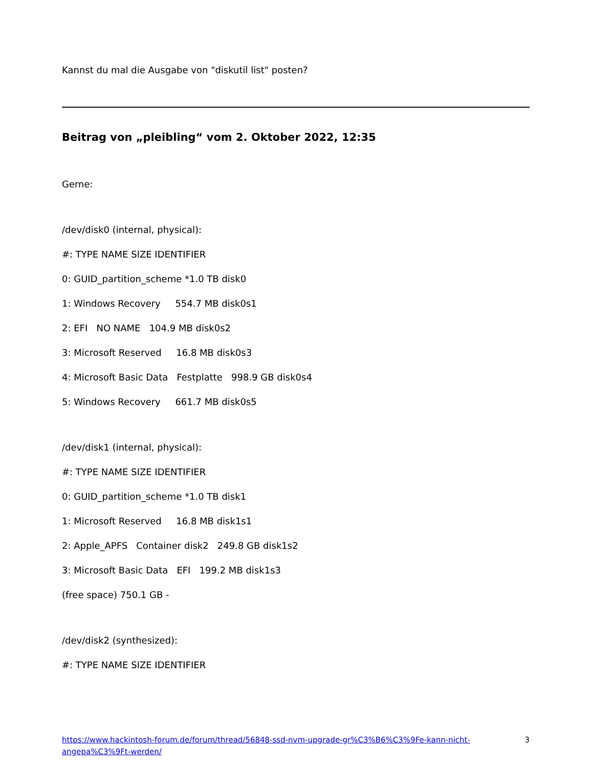Kannst du mal die Ausgabe von "diskutil list" posten?
Beitrag von „pleibling“ vom 2. Oktober 2022, 12:35
Gerne:
/dev/disk0 (internal, physical):
#: TYPE NAME SIZE IDENTIFIER
0: GUID_partition_scheme *1.0 TB disk0
1: Windows Recovery 554.7 MB disk0s1
2: EFI NO NAME 104.9 MB disk0s2
3: Microsoft Reserved 16.8 MB disk0s3
4: Microsoft Basic Data Festplatte 998.9 GB disk0s4
5: Windows Recovery 661.7 MB disk0s5
/dev/disk1 (internal, physical):
#: TYPE NAME SIZE IDENTIFIER
0: GUID_partition_scheme *1.0 TB disk1
1: Microsoft Reserved 16.8 MB disk1s1
2: Apple_APFS Container disk2 249.8 GB disk1s2
3: Microsoft Basic Data EFI 199.2 MB disk1s3
(free space) 750.1 GB -
/dev/disk2 (synthesized):
#: TYPE NAME SIZE IDENTIFIER
https://www.hackintosh-forum.de/forum/thread/56848-ssd-nvm-upgrade-gr%C3%B6%C3%9Fe-kann-nicht-angepa%C3%9Ft-werden/ 3